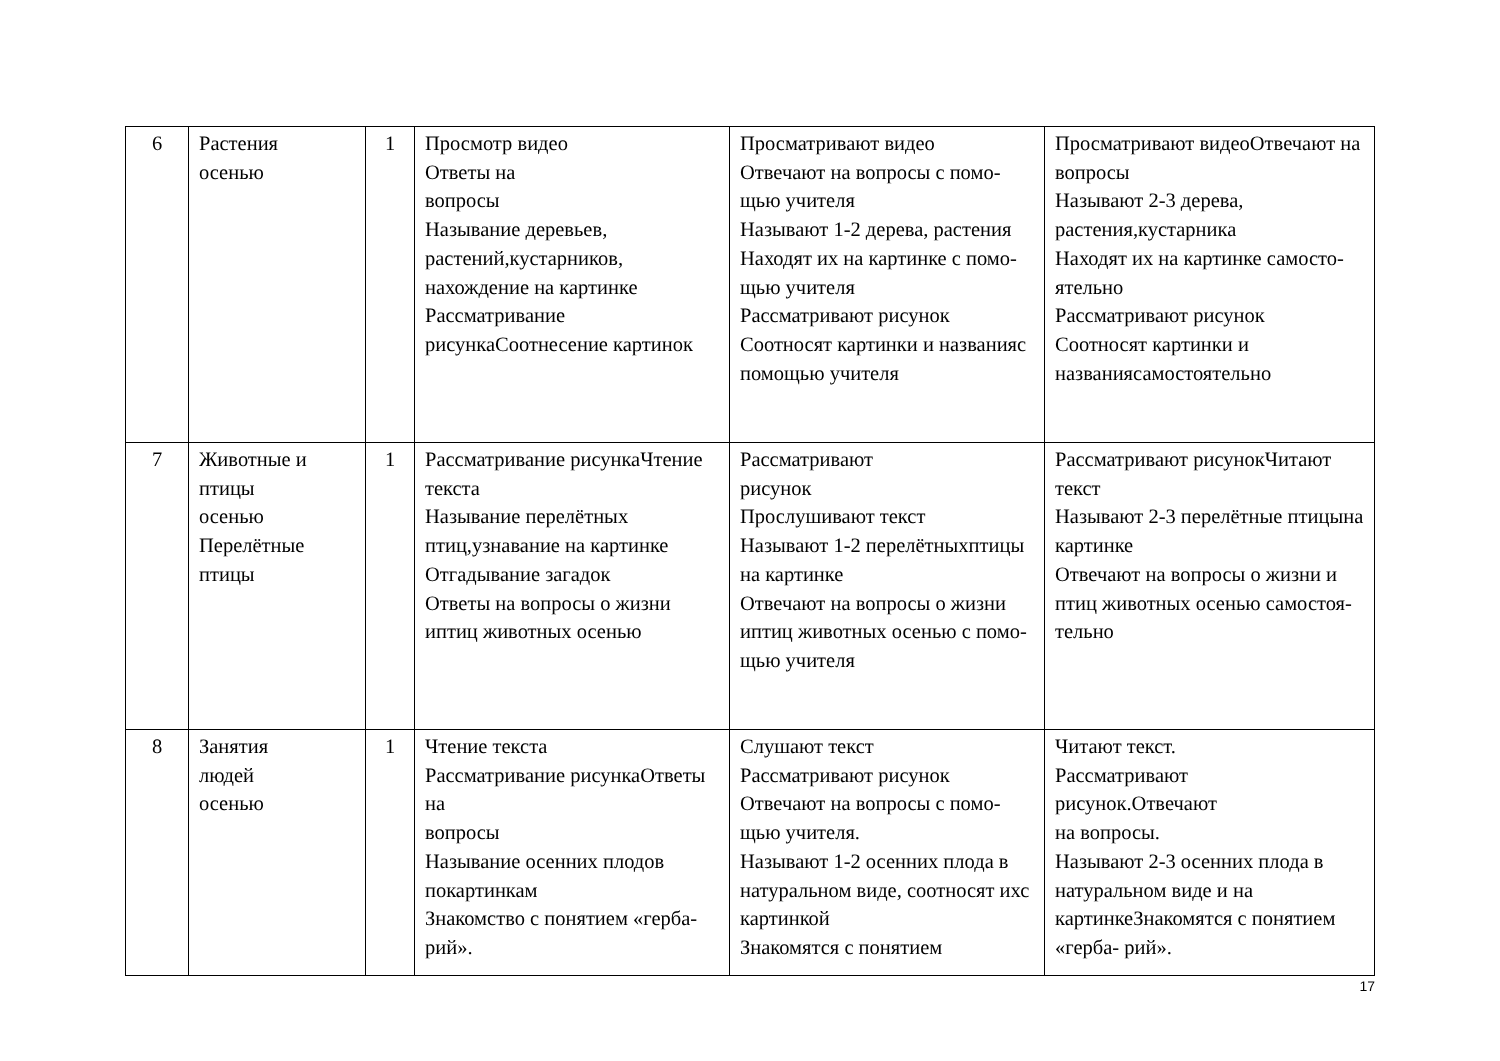| 6 | Растения осенью | 1 | Просмотр видео Ответы на вопросы Называние деревьев, растений,кустарников, нахождение на картинке Рассматривание рисункаСоотнесение картинок | Просматривают видео Отвечают на вопросы с помо-щью учителя Называют 1-2 дерева, растения Находят их на картинке с помо-щью учителя Рассматривают рисунок Соотносят картинки и названияс помощью учителя | Просматривают видеоОтвечают на вопросы Называют 2-3 дерева, растения,кустарника Находят их на картинке самосто-ятельно Рассматривают рисунок Соотносят картинки и названиясамостоятельно |
| 7 | Животные и птицы осенью Перелётные птицы | 1 | Рассматривание рисункаЧтение текста Называние перелётных птиц,узнавание на картинке Отгадывание загадок Ответы на вопросы о жизни иптиц животных осенью | Рассматривают рисунок Прослушивают текст Называют 1-2 перелётныхптицы на картинке Отвечают на вопросы о жизни иптиц животных осенью с помо- щью учителя | Рассматривают рисунокЧитают текст Называют 2-3 перелётные птицына картинке Отвечают на вопросы о жизни и птиц животных осенью самостоя-тельно |
| 8 | Занятия людей осенью | 1 | Чтение текста Рассматривание рисункаОтветы на вопросы Называние осенних плодов покартинкам Знакомство с понятием «герба-рий». | Слушают текст Рассматривают рисунок Отвечают на вопросы с помо-щью учителя. Называют 1-2 осенних плода в натуральном виде, соотносят ихс картинкой Знакомятся с понятием | Читают текст. Рассматривают рисунок.Отвечают на вопросы. Называют 2-3 осенних плода в натуральном виде и на картинкеЗнакомятся с понятием «герба- рий». |
17